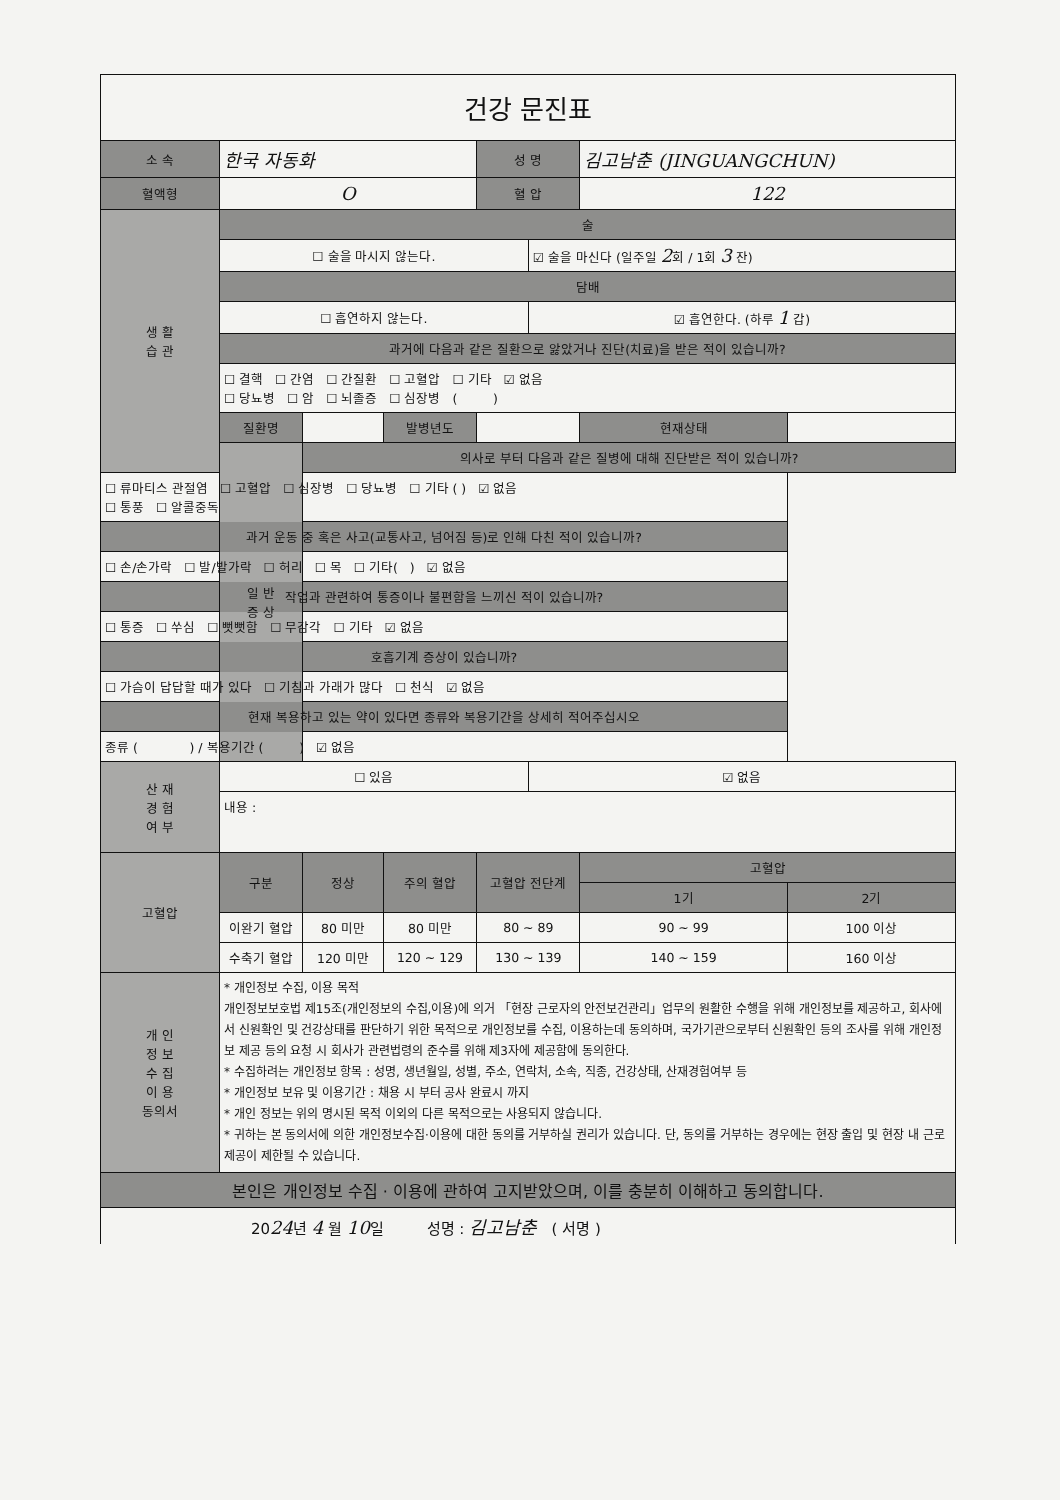건강 문진표
| 소 속 | 한국 자동화 | | | 성 명 | | 김고남춘 (JINGUANGCHUN) | |
| 혈액형 | O | | | 혈 압 | | 122 | |
| 생 활 습 관 | 술 | | | | | | |
| | ☐ 술을 마시지 않는다. | | | | ☑ 술을 마신다 (일주일 2 회 / 1회 3 잔) | | |
| | 담배 | | | | | | |
| | ☐ 흡연하지 않는다. | | | | ☑ 흡연한다. (하루 1 갑) | | |
| | 과거에 다음과 같은 질환으로 앓았거나 진단(치료)을 받은 적이 있습니까? | | | | | | |
| | ☐ 결핵 ☐ 간염 ☐ 간질환 ☐ 고혈압 ☐ 기타 ☑ 없음 ☐ 당뇨병 ☐ 암 ☐ 뇌졸증 ☐ 심장병 ( ) | | | | | | |
| | 질환명 | | 발병년도 | | | 현재상태 | |
| | 일 반 증 상 | 의사로 부터 다음과 같은 질병에 대해 진단받은 적이 있습니까? | | | | | |
| ☐ 류마티스 관절염 ☐ 고혈압 ☐ 심장병 ☐ 당뇨병 ☐ 기타 ( ) ☑ 없음 ☐ 통풍 ☐ 알콜중독 | | | | | | | |
| 과거 운동 중 혹은 사고(교통사고, 넘어짐 등)로 인해 다친 적이 있습니까? | | | | | | | |
| ☐ 손/손가락 ☐ 발/발가락 ☐ 허리 ☐ 목 ☐ 기타( ) ☑ 없음 | | | | | | | |
| 작업과 관련하여 통증이나 불편함을 느끼신 적이 있습니까? | | | | | | | |
| ☐ 통증 ☐ 쑤심 ☐ 뻣뻣함 ☐ 무감각 ☐ 기타 ☑ 없음 | | | | | | | |
| 호흡기계 증상이 있습니까? | | | | | | | |
| ☐ 가슴이 답답할 때가 있다 ☐ 기침과 가래가 많다 ☐ 천식 ☑ 없음 | | | | | | | |
| 현재 복용하고 있는 약이 있다면 종류와 복용기간을 상세히 적어주십시오 | | | | | | | |
| 종류 ( ) / 복용기간 ( ) ☑ 없음 | | | | | | | |
| 산 재 경 험 여 부 | ☐ 있음 | | | | ☑ 없음 | | |
| | 내용 : | | | | | | |
| 고혈압 | 구분 | 정상 | 주의 혈압 | 고혈압 전단계 | | 고혈압 | |
| | | | | | | 1기 | 2기 |
| | 이완기 혈압 | 80 미만 | 80 미만 | 80 ~ 89 | | 90 ~ 99 | 100 이상 |
| | 수축기 혈압 | 120 미만 | 120 ~ 129 | 130 ~ 139 | | 140 ~ 159 | 160 이상 |
| 개 인 정 보 수 집 이 용 동의서 | * 개인정보 수집, 이용 목적 개인정보보호법 제15조(개인정보의 수집,이용)에 의거 「현장 근로자의 안전보건관리」업무의 원활한 수행을 위해 개인정보를 제공하고, 회사에서 신원확인 및 건강상태를 판단하기 위한 목적으로 개인정보를 수집, 이용하는데 동의하며, 국가기관으로부터 신원확인 등의 조사를 위해 개인정보 제공 등의 요청 시 회사가 관련법령의 준수를 위해 제3자에 제공함에 동의한다. * 수집하려는 개인정보 항목 : 성명, 생년월일, 성별, 주소, 연락처, 소속, 직종, 건강상태, 산재경험여부 등 * 개인정보 보유 및 이용기간 : 채용 시 부터 공사 완료시 까지 * 개인 정보는 위의 명시된 목적 이외의 다른 목적으로는 사용되지 않습니다. * 귀하는 본 동의서에 의한 개인정보수집·이용에 대한 동의를 거부하실 권리가 있습니다. 단, 동의를 거부하는 경우에는 현장 출입 및 현장 내 근로 제공이 제한될 수 있습니다. | | | | | | |
| 본인은 개인정보 수집 · 이용에 관하여 고지받았으며, 이를 충분히 이해하고 동의합니다. | | | | | | | |
| 20 24 년 4 월 10 일 성명 : 김고남춘 ( 서명 ) | | | | | | | |